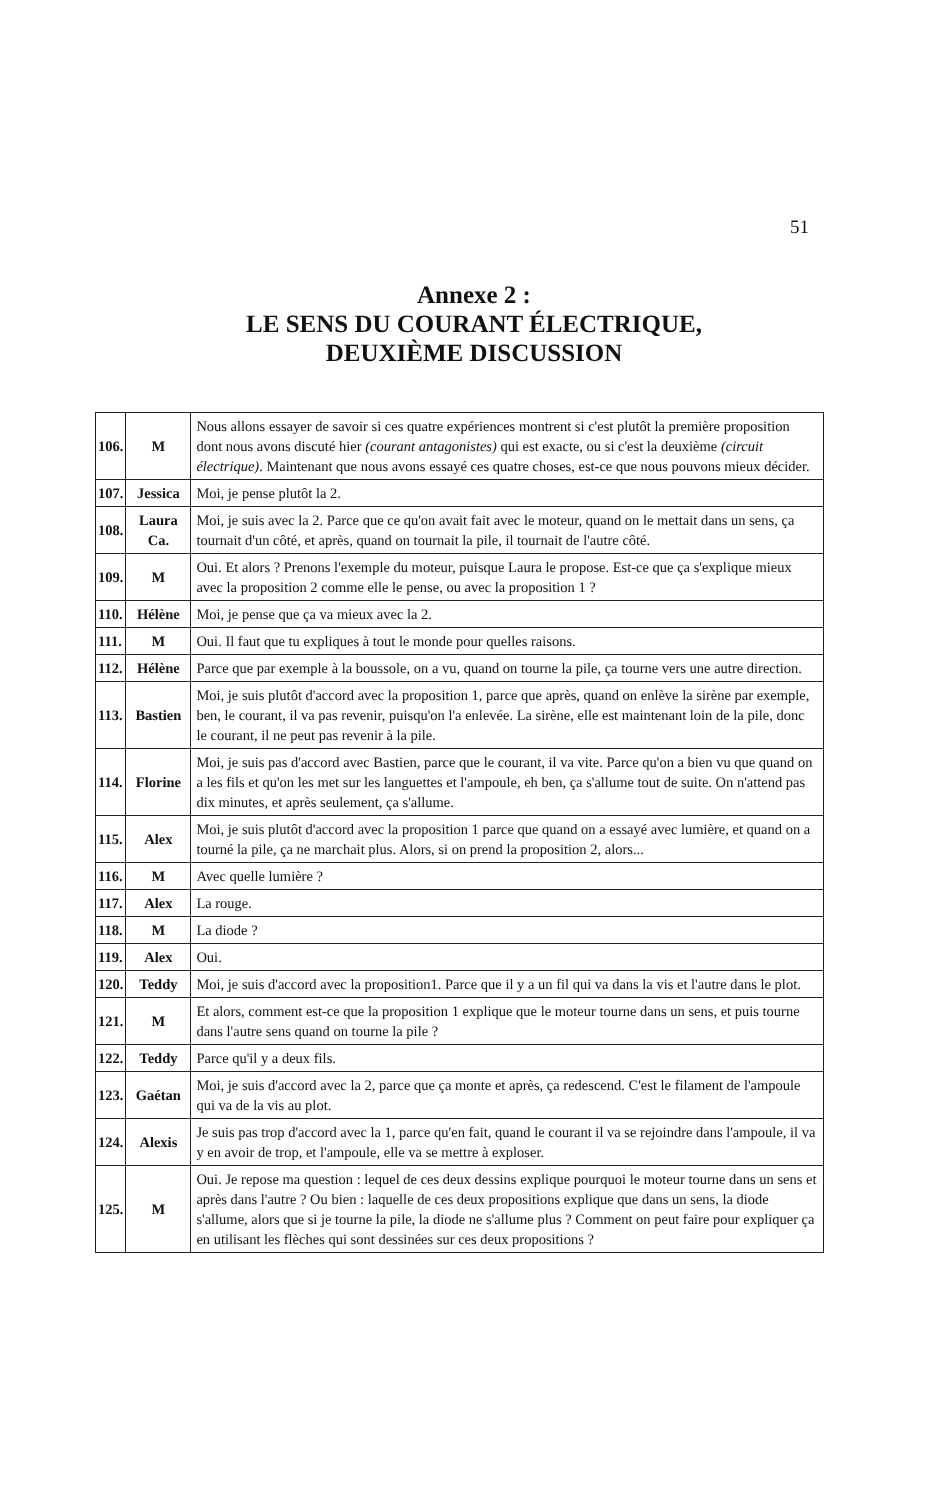51
Annexe 2 :
LE SENS DU COURANT ÉLECTRIQUE,
DEUXIÈME DISCUSSION
| 106. | M | Nous allons essayer de savoir si ces quatre expériences montrent si c'est plutôt la première proposition dont nous avons discuté hier (courant antagonistes) qui est exacte, ou si c'est la deuxième (circuit électrique) . Maintenant que nous avons essayé ces quatre choses, est-ce que nous pouvons mieux décider. |
| 107. | Jessica | Moi, je pense plutôt la 2. |
| 108. | Laura Ca. | Moi, je suis avec la 2. Parce que ce qu'on avait fait avec le moteur, quand on le mettait dans un sens, ça tournait d'un côté, et après, quand on tournait la pile, il tournait de l'autre côté. |
| 109. | M | Oui. Et alors ? Prenons l'exemple du moteur, puisque Laura le propose. Est-ce que ça s'explique mieux avec la proposition 2 comme elle le pense, ou avec la proposition 1 ? |
| 110. | Hélène | Moi, je pense que ça va mieux avec la 2. |
| 111. | M | Oui. Il faut que tu expliques à tout le monde pour quelles raisons. |
| 112. | Hélène | Parce que par exemple à la boussole, on a vu, quand on tourne la pile, ça tourne vers une autre direction. |
| 113. | Bastien | Moi, je suis plutôt d'accord avec la proposition 1, parce que après, quand on enlève la sirène par exemple, ben, le courant, il va pas revenir, puisqu'on l'a enlevée. La sirène, elle est maintenant loin de la pile, donc le courant, il ne peut pas revenir à la pile. |
| 114. | Florine | Moi, je suis pas d'accord avec Bastien, parce que le courant, il va vite. Parce qu'on a bien vu que quand on a les fils et qu'on les met sur les languettes et l'ampoule, eh ben, ça s'allume tout de suite. On n'attend pas dix minutes, et après seulement, ça s'allume. |
| 115. | Alex | Moi, je suis plutôt d'accord avec la proposition 1 parce que quand on a essayé avec lumière, et quand on a tourné la pile, ça ne marchait plus. Alors, si on prend la proposition 2, alors... |
| 116. | M | Avec quelle lumière ? |
| 117. | Alex | La rouge. |
| 118. | M | La diode ? |
| 119. | Alex | Oui. |
| 120. | Teddy | Moi, je suis d'accord avec la proposition1. Parce que il y a un fil qui va dans la vis et l'autre dans le plot. |
| 121. | M | Et alors, comment est-ce que la proposition 1 explique que le moteur tourne dans un sens, et puis tourne dans l'autre sens quand on tourne la pile ? |
| 122. | Teddy | Parce qu'il y a deux fils. |
| 123. | Gaétan | Moi, je suis d'accord avec la 2, parce que ça monte et après, ça redescend. C'est le filament de l'ampoule qui va de la vis au plot. |
| 124. | Alexis | Je suis pas trop d'accord avec la 1, parce qu'en fait, quand le courant il va se rejoindre dans l'ampoule, il va y en avoir de trop, et l'ampoule, elle va se mettre à exploser. |
| 125. | M | Oui. Je repose ma question : lequel de ces deux dessins explique pourquoi le moteur tourne dans un sens et après dans l'autre ? Ou bien : laquelle de ces deux propositions explique que dans un sens, la diode s'allume, alors que si je tourne la pile, la diode ne s'allume plus ? Comment on peut faire pour expliquer ça en utilisant les flèches qui sont dessinées sur ces deux propositions ? |